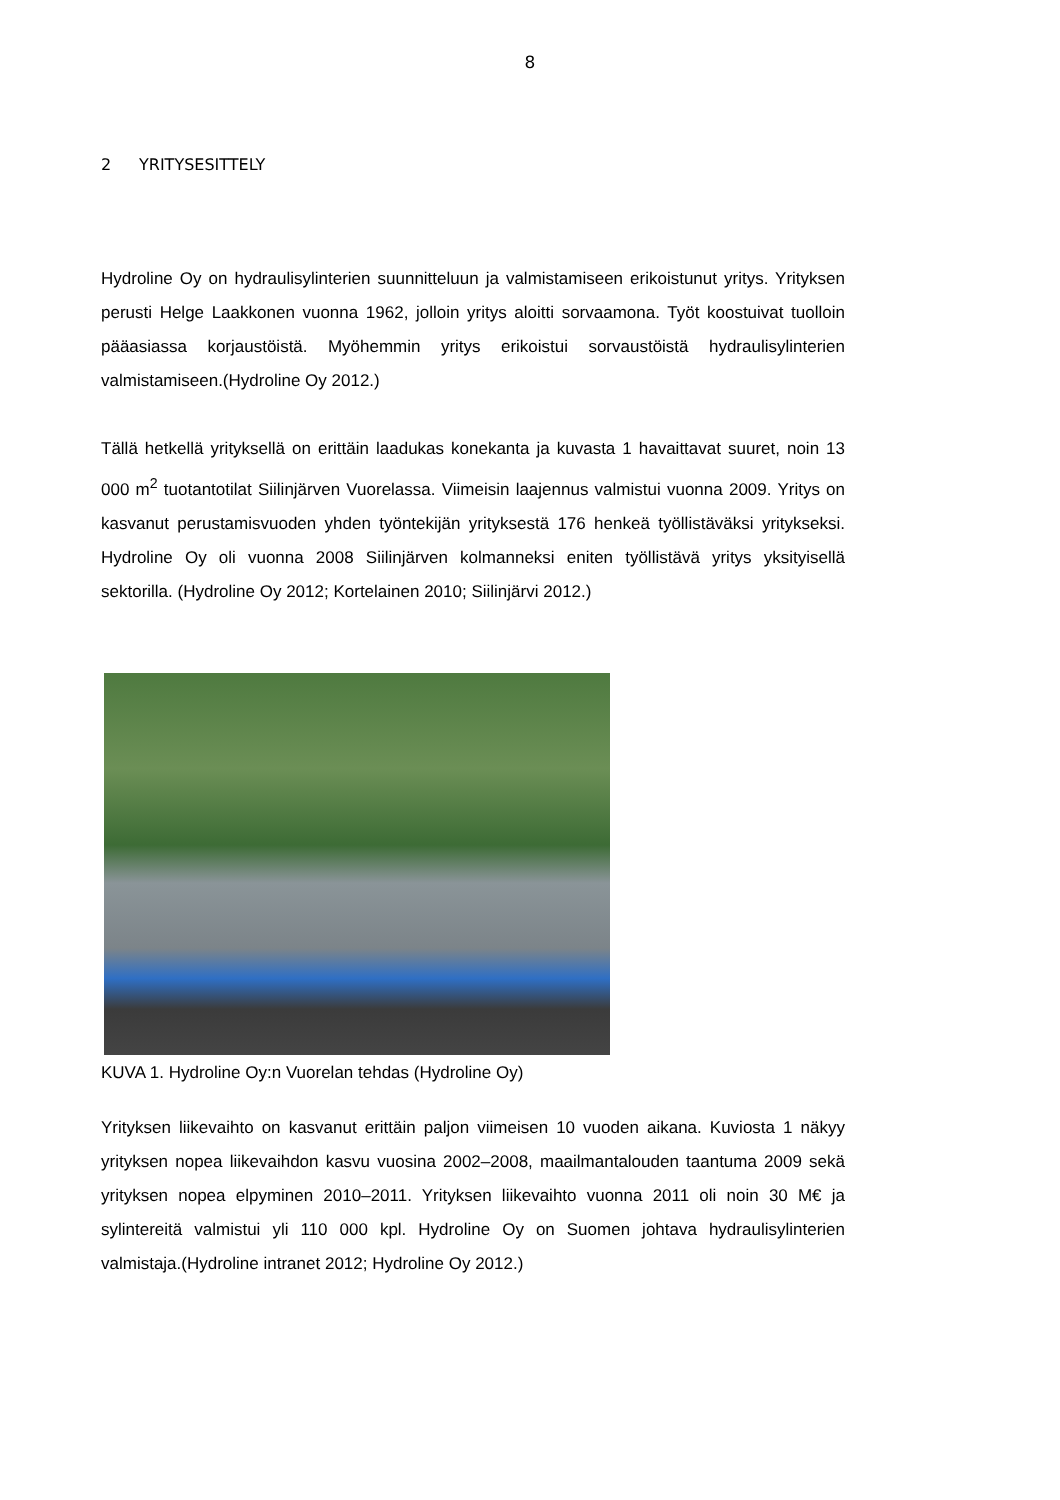8
2 YRITYSESITTELY
Hydroline Oy on hydraulisylinterien suunnitteluun ja valmistamiseen erikoistunut yritys. Yrityksen perusti Helge Laakkonen vuonna 1962, jolloin yritys aloitti sorvaamona. Työt koostuivat tuolloin pääasiassa korjaustöistä. Myöhemmin yritys erikoistui sorvaustöistä hydraulisylinterien valmistamiseen.(Hydroline Oy 2012.)
Tällä hetkellä yrityksellä on erittäin laadukas konekanta ja kuvasta 1 havaittavat suuret, noin 13 000 m<sup>2</sup> tuotantotilat Siilinjärven Vuorelassa. Viimeisin laajennus valmistui vuonna 2009. Yritys on kasvanut perustamisvuoden yhden työntekijän yrityksestä 176 henkeä työllistäväksi yritykseksi. Hydroline Oy oli vuonna 2008 Siilinjärven kolmanneksi eniten työllistävä yritys yksityisellä sektorilla. (Hydroline Oy 2012; Kortelainen 2010; Siilinjärvi 2012.)
KUVA 1. Hydroline Oy:n Vuorelan tehdas (Hydroline Oy)
Yrityksen liikevaihto on kasvanut erittäin paljon viimeisen 10 vuoden aikana. Kuviosta 1 näkyy yrityksen nopea liikevaihdon kasvu vuosina 2002–2008, maailmantalouden taantuma 2009 sekä yrityksen nopea elpyminen 2010–2011. Yrityksen liikevaihto vuonna 2011 oli noin 30 M€ ja sylintereitä valmistui yli 110 000 kpl. Hydroline Oy on Suomen johtava hydraulisylinterien valmistaja.(Hydroline intranet 2012; Hydroline Oy 2012.)